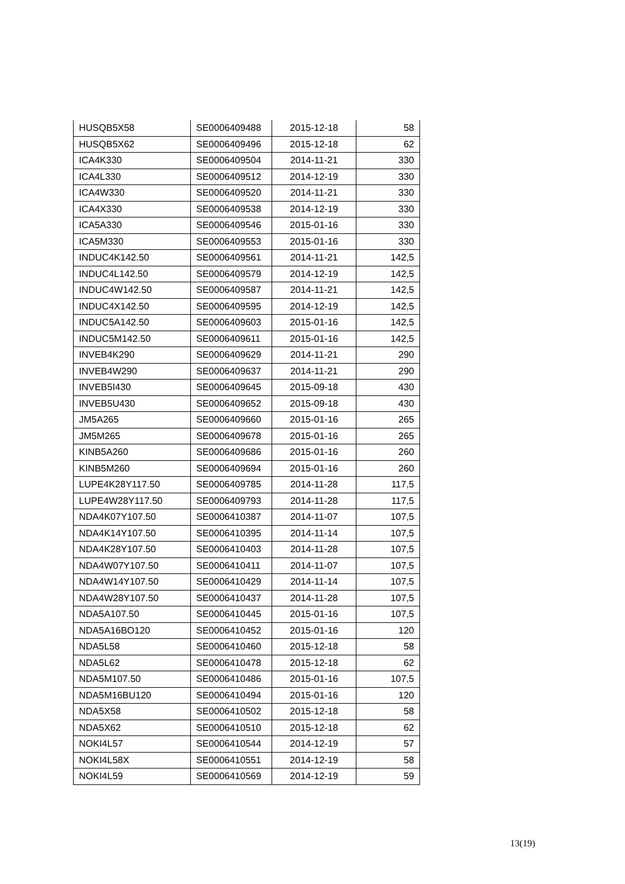| HUSQB5X58 | SE0006409488 | 2015-12-18 | 58 |
| HUSQB5X62 | SE0006409496 | 2015-12-18 | 62 |
| ICA4K330 | SE0006409504 | 2014-11-21 | 330 |
| ICA4L330 | SE0006409512 | 2014-12-19 | 330 |
| ICA4W330 | SE0006409520 | 2014-11-21 | 330 |
| ICA4X330 | SE0006409538 | 2014-12-19 | 330 |
| ICA5A330 | SE0006409546 | 2015-01-16 | 330 |
| ICA5M330 | SE0006409553 | 2015-01-16 | 330 |
| INDUC4K142.50 | SE0006409561 | 2014-11-21 | 142,5 |
| INDUC4L142.50 | SE0006409579 | 2014-12-19 | 142,5 |
| INDUC4W142.50 | SE0006409587 | 2014-11-21 | 142,5 |
| INDUC4X142.50 | SE0006409595 | 2014-12-19 | 142,5 |
| INDUC5A142.50 | SE0006409603 | 2015-01-16 | 142,5 |
| INDUC5M142.50 | SE0006409611 | 2015-01-16 | 142,5 |
| INVEB4K290 | SE0006409629 | 2014-11-21 | 290 |
| INVEB4W290 | SE0006409637 | 2014-11-21 | 290 |
| INVEB5I430 | SE0006409645 | 2015-09-18 | 430 |
| INVEB5U430 | SE0006409652 | 2015-09-18 | 430 |
| JM5A265 | SE0006409660 | 2015-01-16 | 265 |
| JM5M265 | SE0006409678 | 2015-01-16 | 265 |
| KINB5A260 | SE0006409686 | 2015-01-16 | 260 |
| KINB5M260 | SE0006409694 | 2015-01-16 | 260 |
| LUPE4K28Y117.50 | SE0006409785 | 2014-11-28 | 117,5 |
| LUPE4W28Y117.50 | SE0006409793 | 2014-11-28 | 117,5 |
| NDA4K07Y107.50 | SE0006410387 | 2014-11-07 | 107,5 |
| NDA4K14Y107.50 | SE0006410395 | 2014-11-14 | 107,5 |
| NDA4K28Y107.50 | SE0006410403 | 2014-11-28 | 107,5 |
| NDA4W07Y107.50 | SE0006410411 | 2014-11-07 | 107,5 |
| NDA4W14Y107.50 | SE0006410429 | 2014-11-14 | 107,5 |
| NDA4W28Y107.50 | SE0006410437 | 2014-11-28 | 107,5 |
| NDA5A107.50 | SE0006410445 | 2015-01-16 | 107,5 |
| NDA5A16BO120 | SE0006410452 | 2015-01-16 | 120 |
| NDA5L58 | SE0006410460 | 2015-12-18 | 58 |
| NDA5L62 | SE0006410478 | 2015-12-18 | 62 |
| NDA5M107.50 | SE0006410486 | 2015-01-16 | 107,5 |
| NDA5M16BU120 | SE0006410494 | 2015-01-16 | 120 |
| NDA5X58 | SE0006410502 | 2015-12-18 | 58 |
| NDA5X62 | SE0006410510 | 2015-12-18 | 62 |
| NOKI4L57 | SE0006410544 | 2014-12-19 | 57 |
| NOKI4L58X | SE0006410551 | 2014-12-19 | 58 |
| NOKI4L59 | SE0006410569 | 2014-12-19 | 59 |
13(19)